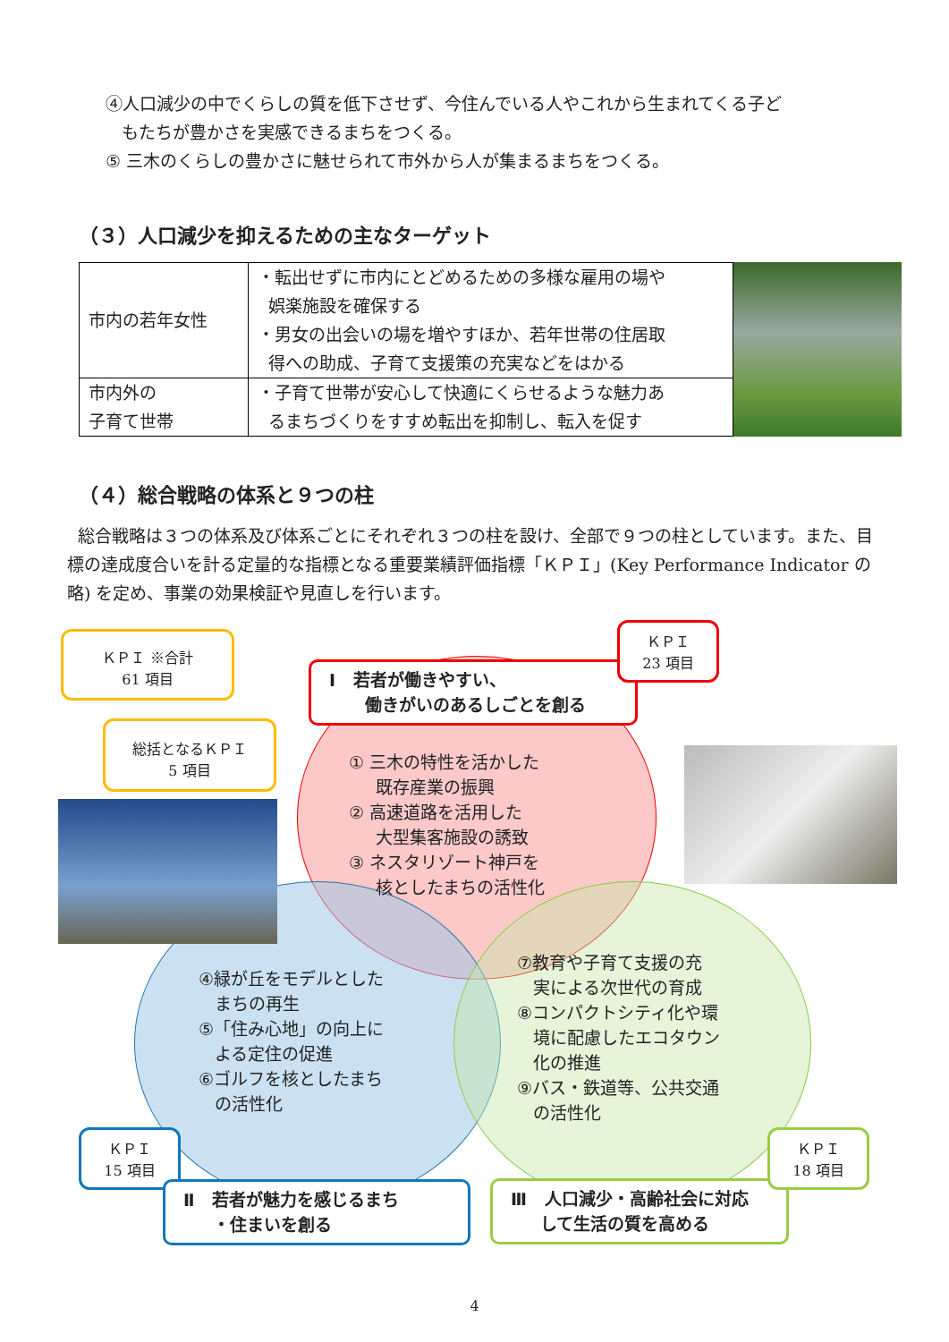④人口減少の中でくらしの質を低下させず、今住んでいる人やこれから生まれてくる子ど
もたちが豊かさを実感できるまちをつくる。
⑤ 三木のくらしの豊かさに魅せられて市外から人が集まるまちをつくる。
（３）人口減少を抑えるための主なターゲット
| 市内の若年女性 | ・転出せずに市内にとどめるための多様な雇用の場や 娯楽施設を確保する ・男女の出会いの場を増やすほか、若年世帯の住居取 得への助成、子育て支援策の充実などをはかる |
| 市内外の 子育て世帯 | ・子育て世帯が安心して快適にくらせるような魅力あ るまちづくりをすすめ転出を抑制し、転入を促す |
（４）総合戦略の体系と９つの柱
総合戦略は３つの体系及び体系ごとにそれぞれ３つの柱を設け、全部で９つの柱としています。また、目標の達成度合いを計る定量的な指標となる重要業績評価指標「ＫＰＩ」(Key Performance Indicator の略) を定め、事業の効果検証や見直しを行います。
ＫＰＩ ※合計
61 項目
総括となるＫＰＩ
5 項目
Ⅰ 若者が働きやすい、
働きがいのあるしごとを創る
ＫＰＩ
23 項目
① 三木の特性を活かした
既存産業の振興
② 高速道路を活用した
大型集客施設の誘致
③ ネスタリゾート神戸を
核としたまちの活性化
④緑が丘をモデルとした
まちの再生
⑤「住み心地」の向上に
よる定住の促進
⑥ゴルフを核としたまち
の活性化
⑦教育や子育て支援の充
実による次世代の育成
⑧コンパクトシティ化や環
境に配慮したエコタウン
化の推進
⑨バス・鉄道等、公共交通
の活性化
ＫＰＩ
15 項目
Ⅱ 若者が魅力を感じるまち
・住まいを創る
Ⅲ 人口減少・高齢社会に対応
して生活の質を高める
ＫＰＩ
18 項目
4